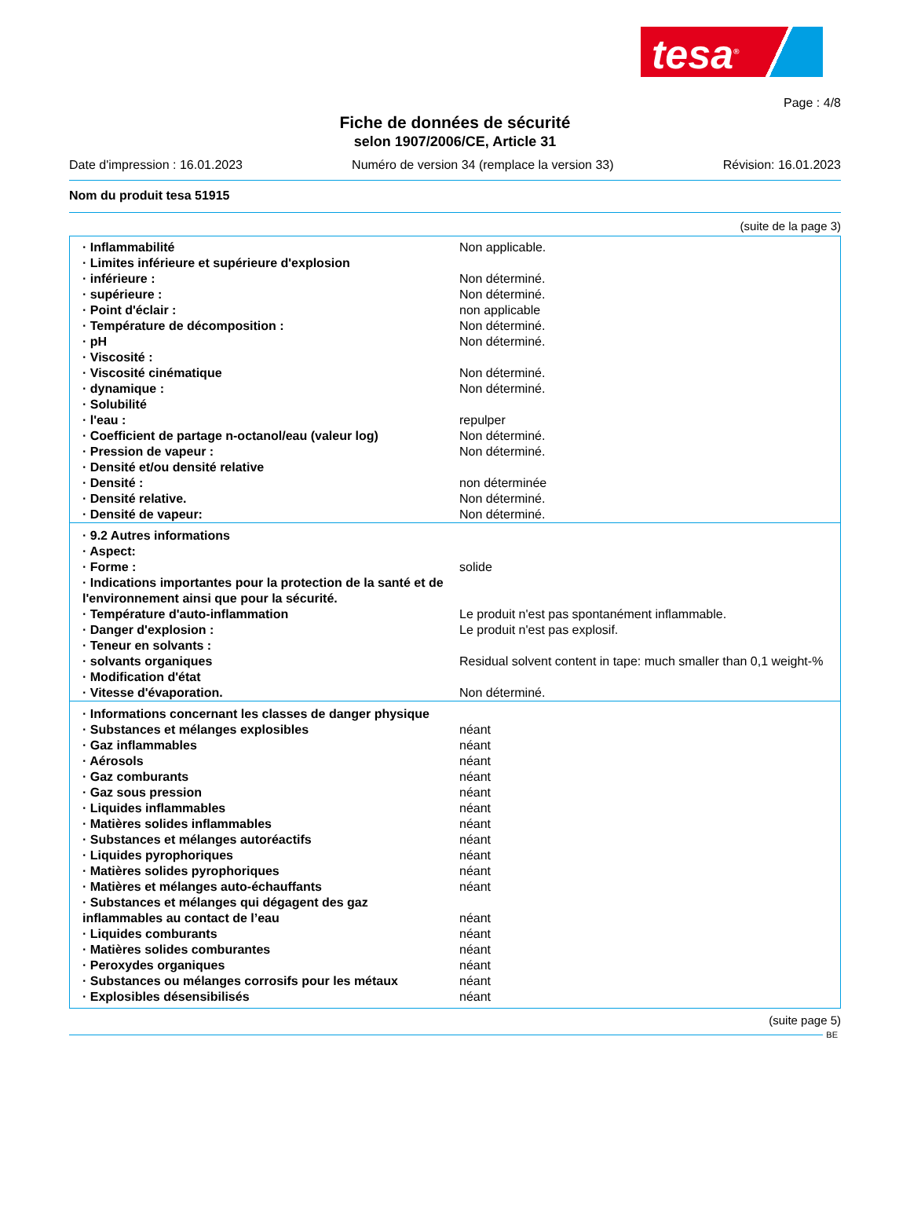tesa<sup>®</sup>
Page : 4/8
Fiche de données de sécurité
selon 1907/2006/CE, Article 31
Date d'impression : 16.01.2023 Numéro de version 34 (remplace la version 33) Révision: 16.01.2023
Nom du produit tesa 51915
(suite de la page 3)
| · Inflammabilité | Non applicable. |
| · Limites inférieure et supérieure d'explosion | |
| · inférieure : | Non déterminé. |
| · supérieure : | Non déterminé. |
| · Point d'éclair : | non applicable |
| · Température de décomposition : | Non déterminé. |
| · pH | Non déterminé. |
| · Viscosité : | |
| · Viscosité cinématique | Non déterminé. |
| · dynamique : | Non déterminé. |
| · Solubilité | |
| · l'eau : | repulper |
| · Coefficient de partage n-octanol/eau (valeur log) | Non déterminé. |
| · Pression de vapeur : | Non déterminé. |
| · Densité et/ou densité relative | |
| · Densité : | non déterminée |
| · Densité relative. | Non déterminé. |
| · Densité de vapeur: | Non déterminé. |
| · 9.2 Autres informations | |
| · Aspect: | |
| · Forme : | solide |
| · Indications importantes pour la protection de la santé et de l'environnement ainsi que pour la sécurité. | |
| · Température d'auto-inflammation | Le produit n'est pas spontanément inflammable. |
| · Danger d'explosion : | Le produit n'est pas explosif. |
| · Teneur en solvants : | |
| · solvants organiques | Residual solvent content in tape: much smaller than 0,1 weight-% |
| · Modification d'état | |
| · Vitesse d'évaporation. | Non déterminé. |
| · Informations concernant les classes de danger physique | |
| · Substances et mélanges explosibles | néant |
| · Gaz inflammables | néant |
| · Aérosols | néant |
| · Gaz comburants | néant |
| · Gaz sous pression | néant |
| · Liquides inflammables | néant |
| · Matières solides inflammables | néant |
| · Substances et mélanges autoréactifs | néant |
| · Liquides pyrophoriques | néant |
| · Matières solides pyrophoriques | néant |
| · Matières et mélanges auto-échauffants | néant |
| · Substances et mélanges qui dégagent des gaz inflammables au contact de l’eau | néant |
| · Liquides comburants | néant |
| · Matières solides comburantes | néant |
| · Peroxydes organiques | néant |
| · Substances ou mélanges corrosifs pour les métaux | néant |
| · Explosibles désensibilisés | néant |
(suite page 5)
BE